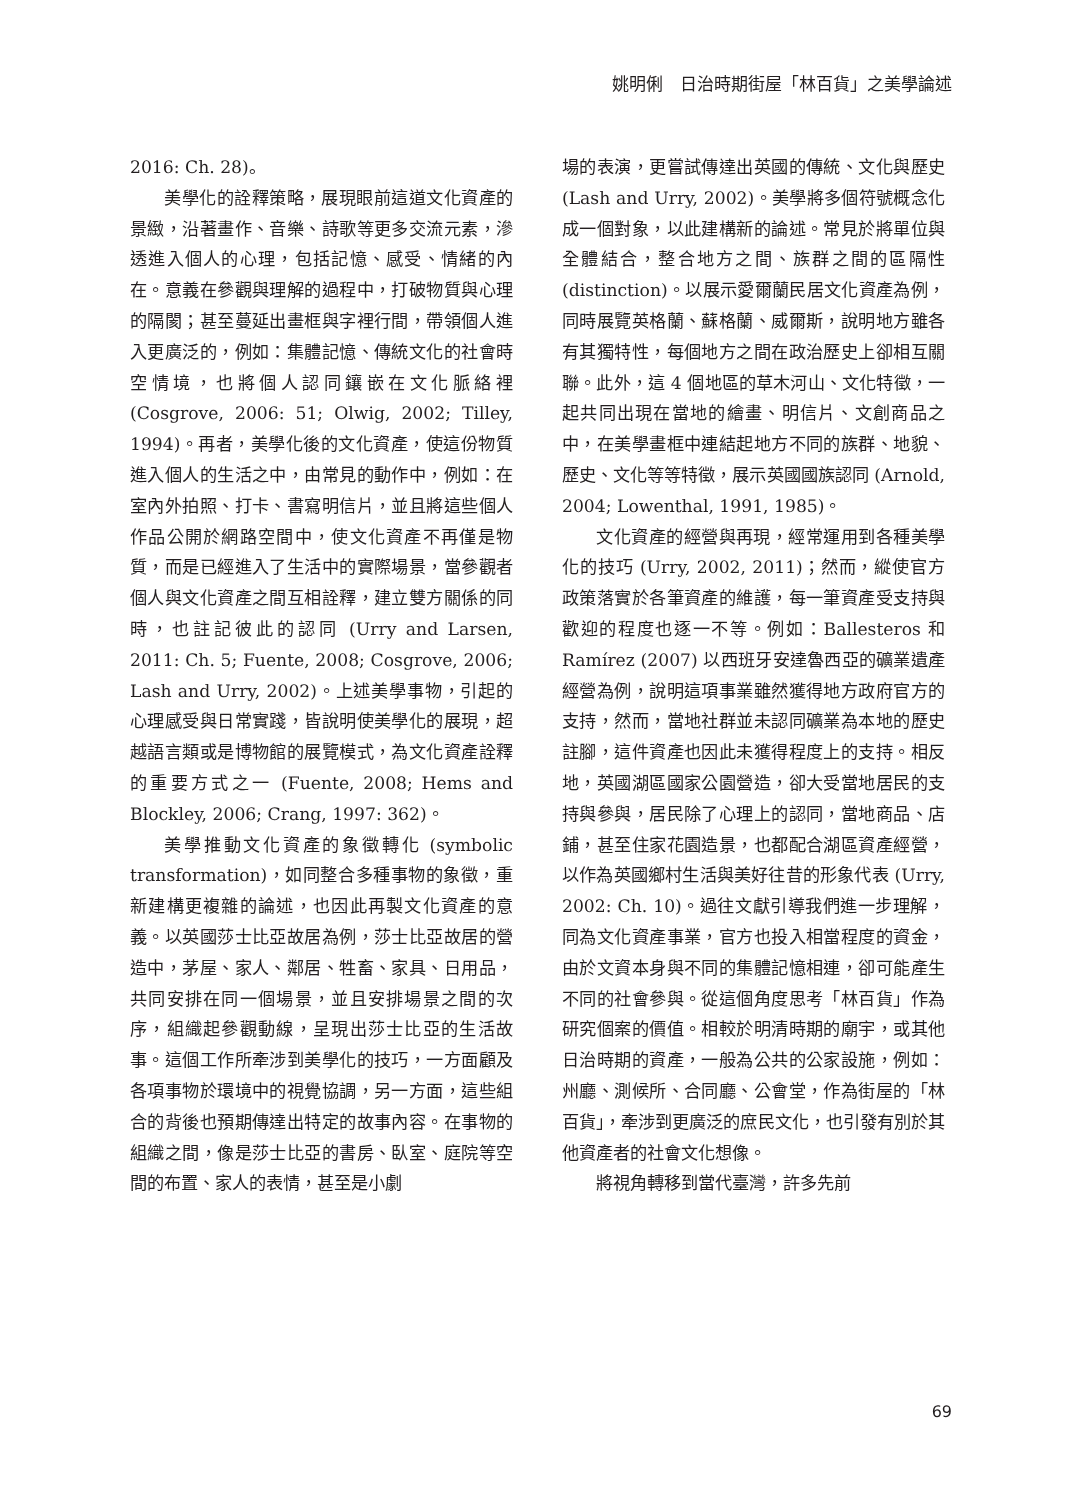姚明俐　日治時期街屋「林百貨」之美學論述
2016: Ch. 28)。
美學化的詮釋策略，展現眼前這道文化資產的景緻，沿著畫作、音樂、詩歌等更多交流元素，滲透進入個人的心理，包括記憶、感受、情緒的內在。意義在參觀與理解的過程中，打破物質與心理的隔閡；甚至蔓延出畫框與字裡行間，帶領個人進入更廣泛的，例如：集體記憶、傳統文化的社會時空情境，也將個人認同鑲嵌在文化脈絡裡 (Cosgrove, 2006: 51; Olwig, 2002; Tilley, 1994)。再者，美學化後的文化資產，使這份物質進入個人的生活之中，由常見的動作中，例如：在室內外拍照、打卡、書寫明信片，並且將這些個人作品公開於網路空間中，使文化資產不再僅是物質，而是已經進入了生活中的實際場景，當參觀者個人與文化資產之間互相詮釋，建立雙方關係的同時，也註記彼此的認同 (Urry and Larsen, 2011: Ch. 5; Fuente, 2008; Cosgrove, 2006; Lash and Urry, 2002)。上述美學事物，引起的心理感受與日常實踐，皆說明使美學化的展現，超越語言類或是博物館的展覽模式，為文化資產詮釋的重要方式之一 (Fuente, 2008; Hems and Blockley, 2006; Crang, 1997: 362)。
美學推動文化資產的象徵轉化 (symbolic transformation)，如同整合多種事物的象徵，重新建構更複雜的論述，也因此再製文化資產的意義。以英國莎士比亞故居為例，莎士比亞故居的營造中，茅屋、家人、鄰居、牲畜、家具、日用品，共同安排在同一個場景，並且安排場景之間的次序，組織起參觀動線，呈現出莎士比亞的生活故事。這個工作所牽涉到美學化的技巧，一方面顧及各項事物於環境中的視覺協調，另一方面，這些組合的背後也預期傳達出特定的故事內容。在事物的組織之間，像是莎士比亞的書房、臥室、庭院等空間的布置、家人的表情，甚至是小劇
場的表演，更嘗試傳達出英國的傳統、文化與歷史 (Lash and Urry, 2002)。美學將多個符號概念化成一個對象，以此建構新的論述。常見於將單位與全體結合，整合地方之間、族群之間的區隔性 (distinction)。以展示愛爾蘭民居文化資產為例，同時展覽英格蘭、蘇格蘭、威爾斯，說明地方雖各有其獨特性，每個地方之間在政治歷史上卻相互關聯。此外，這 4 個地區的草木河山、文化特徵，一起共同出現在當地的繪畫、明信片、文創商品之中，在美學畫框中連結起地方不同的族群、地貌、歷史、文化等等特徵，展示英國國族認同 (Arnold, 2004; Lowenthal, 1991, 1985)。
文化資產的經營與再現，經常運用到各種美學化的技巧 (Urry, 2002, 2011)；然而，縱使官方政策落實於各筆資產的維護，每一筆資產受支持與歡迎的程度也逐一不等。例如：Ballesteros 和 Ramírez (2007) 以西班牙安達魯西亞的礦業遺產經營為例，說明這項事業雖然獲得地方政府官方的支持，然而，當地社群並未認同礦業為本地的歷史註腳，這件資產也因此未獲得程度上的支持。相反地，英國湖區國家公園營造，卻大受當地居民的支持與參與，居民除了心理上的認同，當地商品、店鋪，甚至住家花園造景，也都配合湖區資產經營，以作為英國鄉村生活與美好往昔的形象代表 (Urry, 2002: Ch. 10)。過往文獻引導我們進一步理解，同為文化資產事業，官方也投入相當程度的資金，由於文資本身與不同的集體記憶相連，卻可能產生不同的社會參與。從這個角度思考「林百貨」作為研究個案的價值。相較於明清時期的廟宇，或其他日治時期的資產，一般為公共的公家設施，例如：州廳、測候所、合同廳、公會堂，作為街屋的「林百貨」，牽涉到更廣泛的庶民文化，也引發有別於其他資產者的社會文化想像。
將視角轉移到當代臺灣，許多先前
69